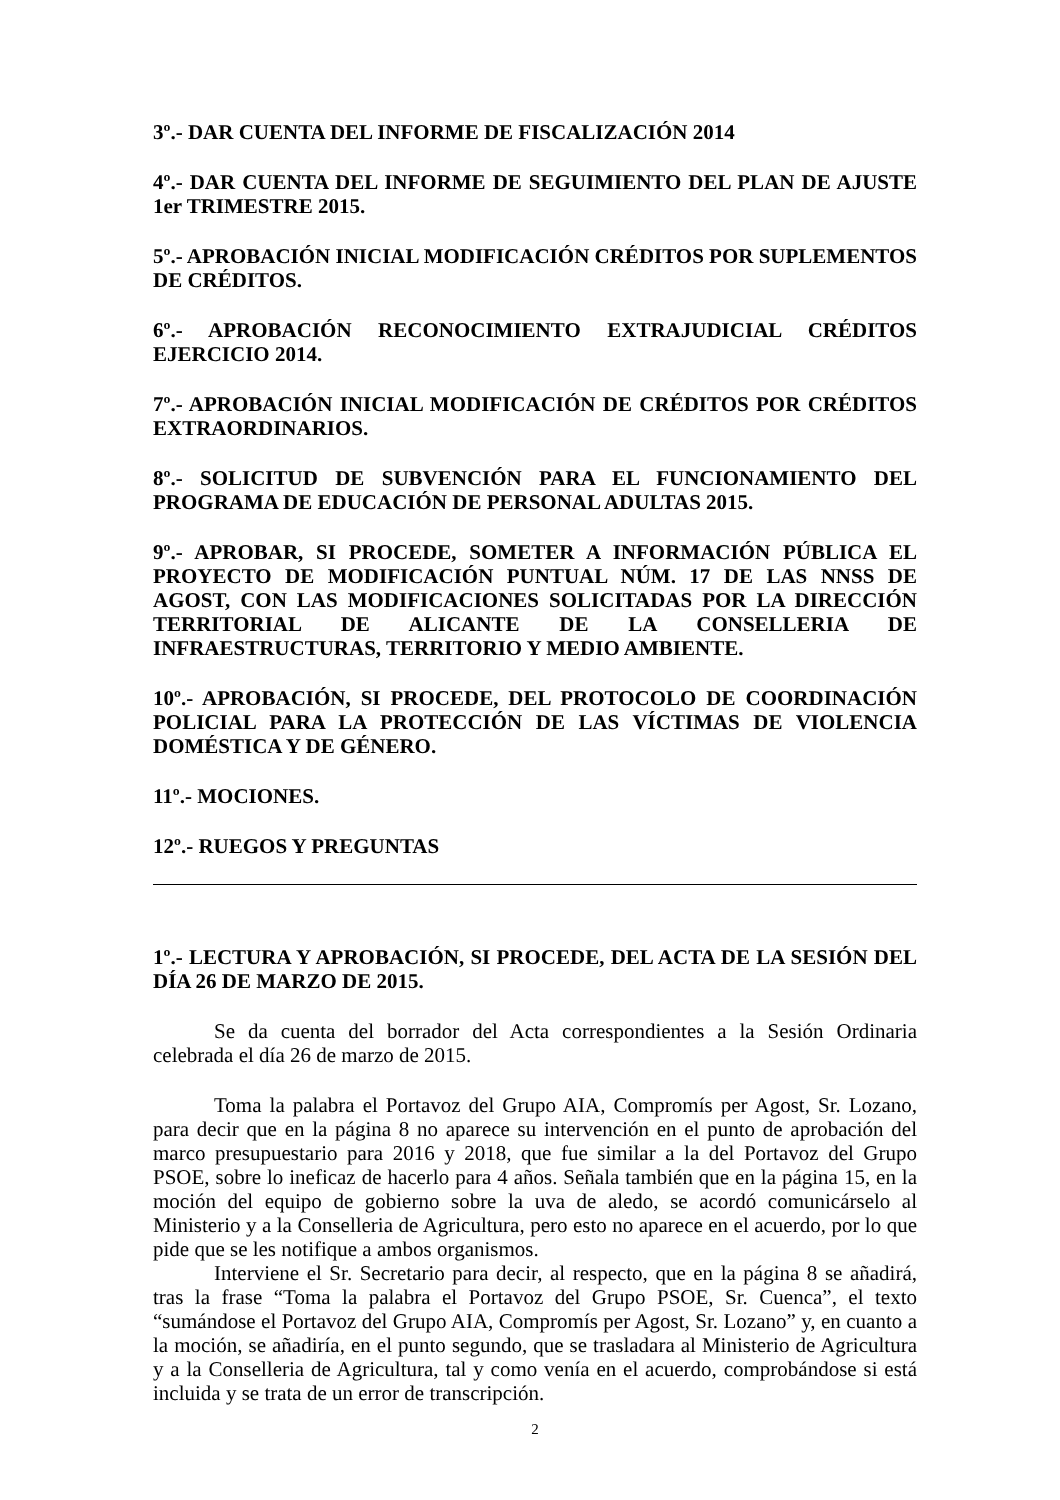3º.- DAR CUENTA DEL INFORME DE FISCALIZACIÓN 2014
4º.- DAR CUENTA DEL INFORME DE SEGUIMIENTO DEL PLAN DE AJUSTE 1er TRIMESTRE 2015.
5º.- APROBACIÓN INICIAL MODIFICACIÓN CRÉDITOS POR SUPLEMENTOS DE CRÉDITOS.
6º.- APROBACIÓN RECONOCIMIENTO EXTRAJUDICIAL CRÉDITOS EJERCICIO 2014.
7º.- APROBACIÓN INICIAL MODIFICACIÓN DE CRÉDITOS POR CRÉDITOS EXTRAORDINARIOS.
8º.- SOLICITUD DE SUBVENCIÓN PARA EL FUNCIONAMIENTO DEL PROGRAMA DE EDUCACIÓN DE PERSONAL ADULTAS 2015.
9º.- APROBAR, SI PROCEDE, SOMETER A INFORMACIÓN PÚBLICA EL PROYECTO DE MODIFICACIÓN PUNTUAL NÚM. 17 DE LAS NNSS DE AGOST, CON LAS MODIFICACIONES SOLICITADAS POR LA DIRECCIÓN TERRITORIAL DE ALICANTE DE LA CONSELLERIA DE INFRAESTRUCTURAS, TERRITORIO Y MEDIO AMBIENTE.
10º.- APROBACIÓN, SI PROCEDE, DEL PROTOCOLO DE COORDINACIÓN POLICIAL PARA LA PROTECCIÓN DE LAS VÍCTIMAS DE VIOLENCIA DOMÉSTICA Y DE GÉNERO.
11º.- MOCIONES.
12º.- RUEGOS Y PREGUNTAS
1º.- LECTURA Y APROBACIÓN, SI PROCEDE, DEL ACTA DE LA SESIÓN DEL DÍA 26 DE MARZO DE 2015.
Se da cuenta del borrador del Acta correspondientes a la Sesión Ordinaria celebrada el día 26 de marzo de 2015.
Toma la palabra el Portavoz del Grupo AIA, Compromís per Agost, Sr. Lozano, para decir que en la página 8 no aparece su intervención en el punto de aprobación del marco presupuestario para 2016 y 2018, que fue similar a la del Portavoz del Grupo PSOE, sobre lo ineficaz de hacerlo para 4 años. Señala también que en la página 15, en la moción del equipo de gobierno sobre la uva de aledo, se acordó comunicárselo al Ministerio y a la Conselleria de Agricultura, pero esto no aparece en el acuerdo, por lo que pide que se les notifique a ambos organismos.
Interviene el Sr. Secretario para decir, al respecto, que en la página 8 se añadirá, tras la frase “Toma la palabra el Portavoz del Grupo PSOE, Sr. Cuenca”, el texto “sumándose el Portavoz del Grupo AIA, Compromís per Agost, Sr. Lozano” y, en cuanto a la moción, se añadiría, en el punto segundo, que se trasladara al Ministerio de Agricultura y a la Conselleria de Agricultura, tal y como venía en el acuerdo, comprobándose si está incluida y se trata de un error de transcripción.
2